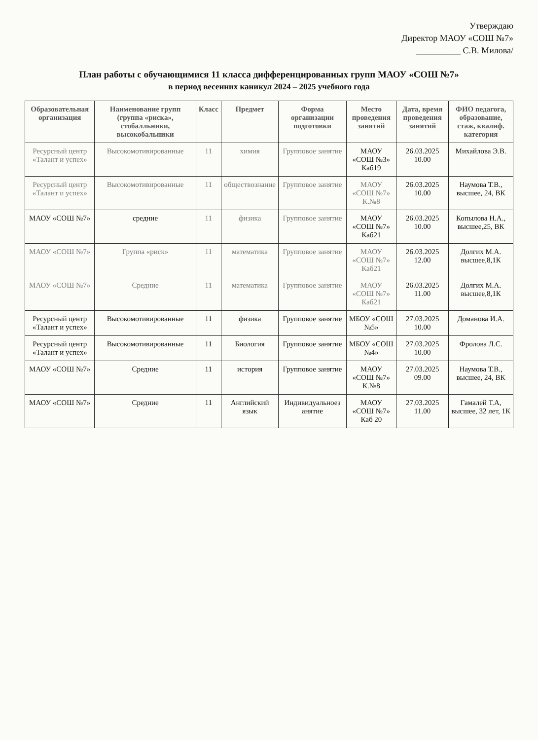Утверждаю
Директор МАОУ «СОШ №7»
__________ С.В. Милова/
План работы с обучающимися 11 класса дифференцированных групп МАОУ «СОШ №7»
в период весенних каникул 2024 – 2025 учебного года
| Образовательная организация | Наименование групп (группа «риска», стобалльники, высокобальники | Класс | Предмет | Форма организации подготовки | Место проведения занятий | Дата, время проведения занятий | ФИО педагога, образование, стаж, квалиф. категория |
| --- | --- | --- | --- | --- | --- | --- | --- |
| Ресурсный центр «Талант и успех» | Высокомотивированные | 11 | химия | Групповое занятие | МАОУ «СОШ №3» Каб19 | 26.03.2025 10.00 | Михайлова Э.В. |
| Ресурсный центр «Талант и успех» | Высокомотивированные | 11 | обществознание | Групповое занятие | МАОУ «СОШ №7» К.№8 | 26.03.2025 10.00 | Наумова Т.В., высшее, 24, ВК |
| МАОУ «СОШ №7» | средние | 11 | физика | Групповое занятие | МАОУ «СОШ №7» Каб21 | 26.03.2025 10.00 | Копылова Н.А., высшее,25, ВК |
| МАОУ «СОШ №7» | Группа «риск» | 11 | математика | Групповое занятие | МАОУ «СОШ №7» Каб21 | 26.03.2025 12.00 | Долгих М.А. высшее,8,1К |
| МАОУ «СОШ №7» | Средние | 11 | математика | Групповое занятие | МАОУ «СОШ №7» Каб21 | 26.03.2025 11.00 | Долгих М.А. высшее,8,1К |
| Ресурсный центр «Талант и успех» | Высокомотивированные | 11 | физика | Групповое занятие | МБОУ «СОШ №5» | 27.03.2025 10.00 | Доманова И.А. |
| Ресурсный центр «Талант и успех» | Высокомотивированные | 11 | Биология | Групповое занятие | МБОУ «СОШ №4» | 27.03.2025 10.00 | Фролова Л.С. |
| МАОУ «СОШ №7» | Средние | 11 | история | Групповое занятие | МАОУ «СОШ №7» К.№8 | 27.03.2025 09.00 | Наумова Т.В., высшее, 24, ВК |
| МАОУ «СОШ №7» | Средние | 11 | Английский язык | Индивидуальноез анятие | МАОУ «СОШ №7» Каб 20 | 27.03.2025 11.00 | Гамалей Т.А, высшее, 32 лет, 1К |